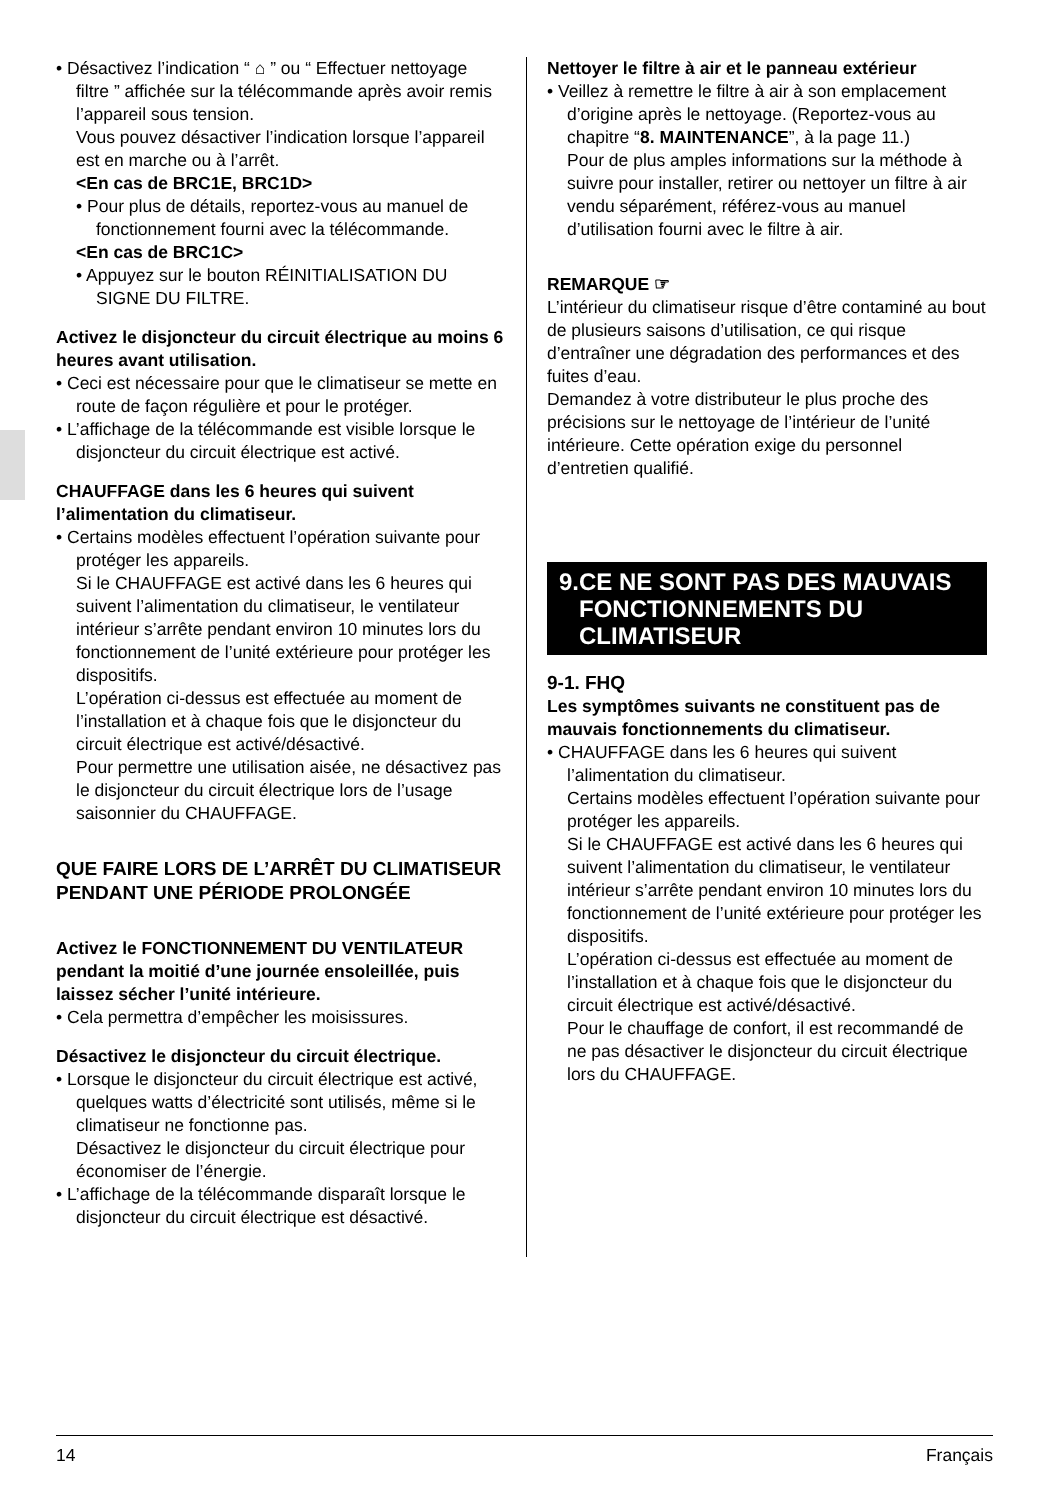• Désactivez l’indication “ ⌂ ” ou “ Effectuer nettoyage filtre ” affichée sur la télécommande après avoir remis l’appareil sous tension.
Vous pouvez désactiver l’indication lorsque l’appareil est en marche ou à l’arrêt.
<En cas de BRC1E, BRC1D>
• Pour plus de détails, reportez-vous au manuel de fonctionnement fourni avec la télécommande.
<En cas de BRC1C>
• Appuyez sur le bouton RÉINITIALISATION DU SIGNE DU FILTRE.
Activez le disjoncteur du circuit électrique au moins 6 heures avant utilisation.
• Ceci est nécessaire pour que le climatiseur se mette en route de façon régulière et pour le protéger.
• L’affichage de la télécommande est visible lorsque le disjoncteur du circuit électrique est activé.
CHAUFFAGE dans les 6 heures qui suivent l’alimentation du climatiseur.
• Certains modèles effectuent l’opération suivante pour protéger les appareils.
Si le CHAUFFAGE est activé dans les 6 heures qui suivent l’alimentation du climatiseur, le ventilateur intérieur s’arrête pendant environ 10 minutes lors du fonctionnement de l’unité extérieure pour protéger les dispositifs.
L’opération ci-dessus est effectuée au moment de l’installation et à chaque fois que le disjoncteur du circuit électrique est activé/désactivé.
Pour permettre une utilisation aisée, ne désactivez pas le disjoncteur du circuit électrique lors de l’usage saisonnier du CHAUFFAGE.
QUE FAIRE LORS DE L’ARRÊT DU CLIMATISEUR PENDANT UNE PÉRIODE PROLONGÉE
Activez le FONCTIONNEMENT DU VENTILATEUR pendant la moitié d’une journée ensoleillée, puis laissez sécher l’unité intérieure.
• Cela permettra d’empêcher les moisissures.
Désactivez le disjoncteur du circuit électrique.
• Lorsque le disjoncteur du circuit électrique est activé, quelques watts d’électricité sont utilisés, même si le climatiseur ne fonctionne pas.
Désactivez le disjoncteur du circuit électrique pour économiser de l’énergie.
• L’affichage de la télécommande disparaît lorsque le disjoncteur du circuit électrique est désactivé.
Nettoyer le filtre à air et le panneau extérieur
• Veillez à remettre le filtre à air à son emplacement d’origine après le nettoyage. (Reportez-vous au chapitre “8. MAINTENANCE”, à la page 11.)
Pour de plus amples informations sur la méthode à suivre pour installer, retirer ou nettoyer un filtre à air vendu séparément, référez-vous au manuel d’utilisation fourni avec le filtre à air.
REMARQUE ☞
L’intérieur du climatiseur risque d’être contaminé au bout de plusieurs saisons d’utilisation, ce qui risque d’entraîner une dégradation des performances et des fuites d’eau.
Demandez à votre distributeur le plus proche des précisions sur le nettoyage de l’intérieur de l’unité intérieure. Cette opération exige du personnel d’entretien qualifié.
9. CE NE SONT PAS DES MAUVAIS FONCTIONNEMENTS DU CLIMATISEUR
9-1. FHQ
Les symptômes suivants ne constituent pas de mauvais fonctionnements du climatiseur.
• CHAUFFAGE dans les 6 heures qui suivent l’alimentation du climatiseur.
Certains modèles effectuent l’opération suivante pour protéger les appareils.
Si le CHAUFFAGE est activé dans les 6 heures qui suivent l’alimentation du climatiseur, le ventilateur intérieur s’arrête pendant environ 10 minutes lors du fonctionnement de l’unité extérieure pour protéger les dispositifs.
L’opération ci-dessus est effectuée au moment de l’installation et à chaque fois que le disjoncteur du circuit électrique est activé/désactivé.
Pour le chauffage de confort, il est recommandé de ne pas désactiver le disjoncteur du circuit électrique lors du CHAUFFAGE.
14 Français